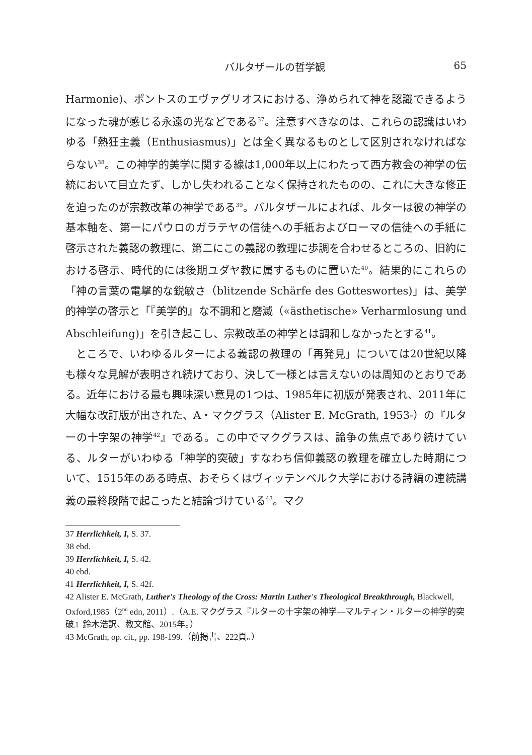バルタザールの哲学観 65
Harmonie)、ポントスのエヴァグリオスにおける、浄められて神を認識できるようになった魂が感じる永遠の光などである<sup>37</sup>。注意すべきなのは、これらの認識はいわゆる「熱狂主義（Enthusiasmus)」とは全く異なるものとして区別されなければならない<sup>38</sup>。この神学的美学に関する線は1,000年以上にわたって西方教会の神学の伝統において目立たず、しかし失われることなく保持されたものの、これに大きな修正を迫ったのが宗教改革の神学である<sup>39</sup>。バルタザールによれば、ルターは彼の神学の基本軸を、第一にパウロのガラテヤの信徒への手紙およびローマの信徒への手紙に啓示された義認の教理に、第二にこの義認の教理に歩調を合わせるところの、旧約における啓示、時代的には後期ユダヤ教に属するものに置いた<sup>40</sup>。結果的にこれらの「神の言葉の電撃的な鋭敏さ（blitzende Schärfe des Gotteswortes)」は、美学的神学の啓示と「『美学的』な不調和と磨滅（«ästhetische» Verharmlosung und Abschleifung)」を引き起こし、宗教改革の神学とは調和しなかったとする<sup>41</sup>。
ところで、いわゆるルターによる義認の教理の「再発見」については20世紀以降も様々な見解が表明され続けており、決して一様とは言えないのは周知のとおりである。近年における最も興味深い意見の1つは、1985年に初版が発表され、2011年に大幅な改訂版が出された、A・マクグラス（Alister E. McGrath, 1953-）の『ルターの十字架の神学<sup>42</sup>』である。この中でマクグラスは、論争の焦点であり続けている、ルターがいわゆる「神学的突破」すなわち信仰義認の教理を確立した時期について、1515年のある時点、おそらくはヴィッテンベルク大学における詩編の連続講義の最終段階で起こったと結論づけている<sup>43</sup>。マク
37 Herrlichkeit, I, S. 37.
38 ebd.
39 Herrlichkeit, I, S. 42.
40 ebd.
41 Herrlichkeit, I, S. 42f.
42 Alister E. McGrath, Luther's Theology of the Cross: Martin Luther's Theological Breakthrough, Blackwell, Oxford,1985（2<sup>nd</sup> edn, 2011）.（A.E. マクグラス『ルターの十字架の神学―マルティン・ルターの神学的突破』鈴木浩訳、教文館、2015年。）
43 McGrath, op. cit., pp. 198-199.（前掲書、222頁。）